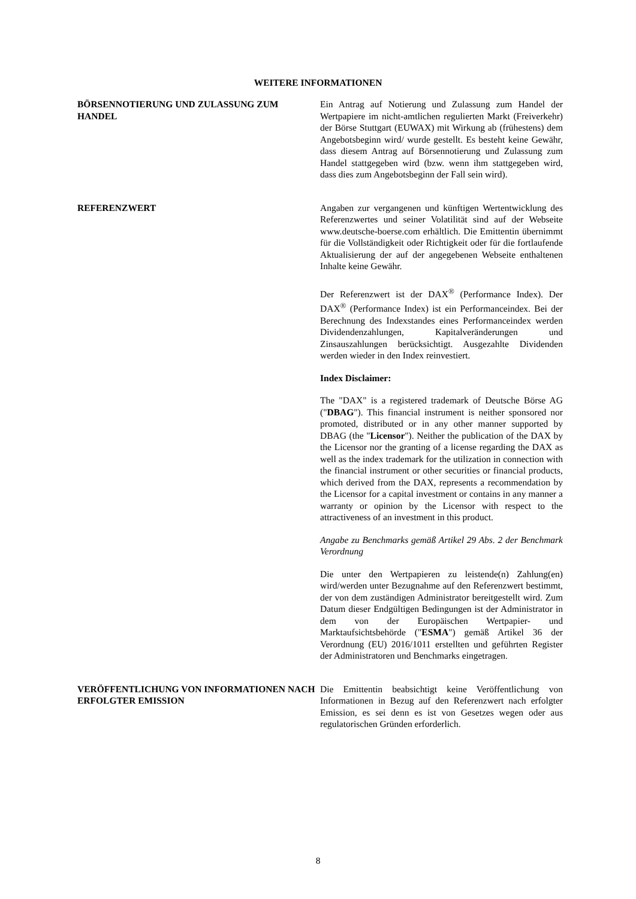WEITERE INFORMATIONEN
BÖRSENNOTIERUNG UND ZULASSUNG ZUM HANDEL Ein Antrag auf Notierung und Zulassung zum Handel der Wertpapiere im nicht-amtlichen regulierten Markt (Freiverkehr) der Börse Stuttgart (EUWAX) mit Wirkung ab (frühestens) dem Angebotsbeginn wird/ wurde gestellt. Es besteht keine Gewähr, dass diesem Antrag auf Börsennotierung und Zulassung zum Handel stattgegeben wird (bzw. wenn ihm stattgegeben wird, dass dies zum Angebotsbeginn der Fall sein wird).
REFERENZWERT Angaben zur vergangenen und künftigen Wertentwicklung des Referenzwertes und seiner Volatilität sind auf der Webseite www.deutsche-boerse.com erhältlich. Die Emittentin übernimmt für die Vollständigkeit oder Richtigkeit oder für die fortlaufende Aktualisierung der auf der angegebenen Webseite enthaltenen Inhalte keine Gewähr.
Der Referenzwert ist der DAX<sup>®</sup> (Performance Index). Der DAX<sup>®</sup> (Performance Index) ist ein Performanceindex. Bei der Berechnung des Indexstandes eines Performanceindex werden Dividendenzahlungen, Kapitalveränderungen und Zinsauszahlungen berücksichtigt. Ausgezahlte Dividenden werden wieder in den Index reinvestiert.
Index Disclaimer:
The "DAX" is a registered trademark of Deutsche Börse AG ("DBAG"). This financial instrument is neither sponsored nor promoted, distributed or in any other manner supported by DBAG (the "Licensor"). Neither the publication of the DAX by the Licensor nor the granting of a license regarding the DAX as well as the index trademark for the utilization in connection with the financial instrument or other securities or financial products, which derived from the DAX, represents a recommendation by the Licensor for a capital investment or contains in any manner a warranty or opinion by the Licensor with respect to the attractiveness of an investment in this product.
Angabe zu Benchmarks gemäß Artikel 29 Abs. 2 der Benchmark Verordnung
Die unter den Wertpapieren zu leistende(n) Zahlung(en) wird/werden unter Bezugnahme auf den Referenzwert bestimmt, der von dem zuständigen Administrator bereitgestellt wird. Zum Datum dieser Endgültigen Bedingungen ist der Administrator in dem von der Europäischen Wertpapier- und Marktaufsichtsbehörde ("ESMA") gemäß Artikel 36 der Verordnung (EU) 2016/1011 erstellten und geführten Register der Administratoren und Benchmarks eingetragen.
VERÖFFENTLICHUNG VON INFORMATIONEN NACH ERFOLGTER EMISSION
Die Emittentin beabsichtigt keine Veröffentlichung von Informationen in Bezug auf den Referenzwert nach erfolgter Emission, es sei denn es ist von Gesetzes wegen oder aus regulatorischen Gründen erforderlich.
8